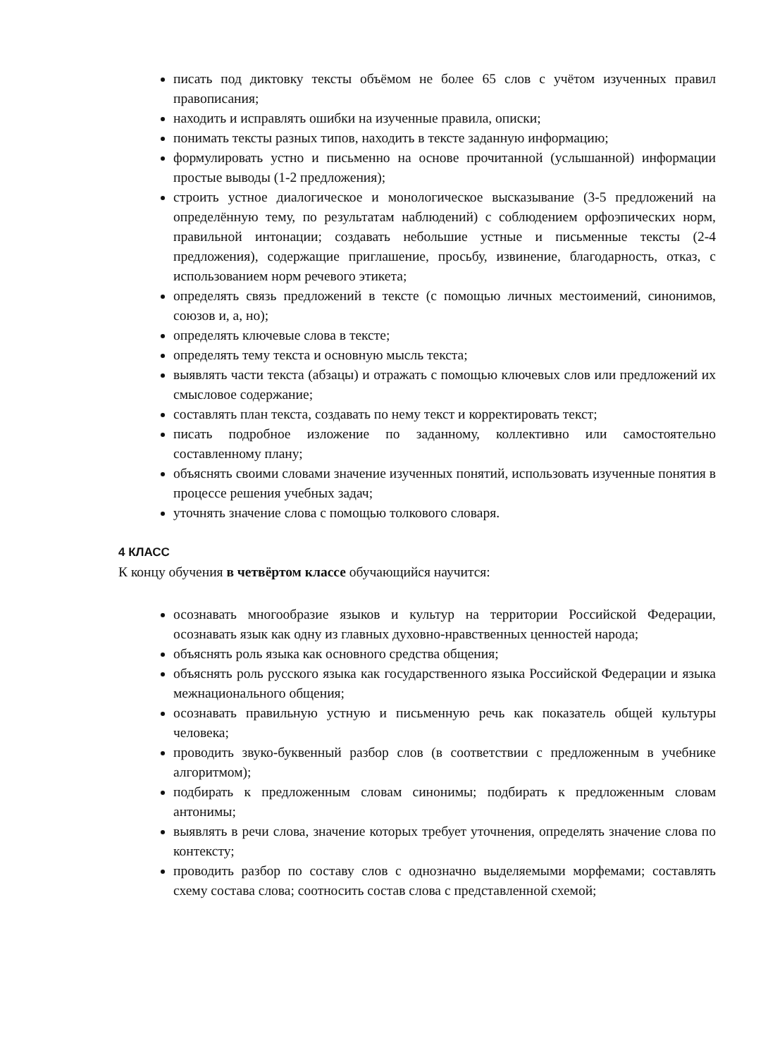писать под диктовку тексты объёмом не более 65 слов с учётом изученных правил правописания;
находить и исправлять ошибки на изученные правила, описки;
понимать тексты разных типов, находить в тексте заданную информацию;
формулировать устно и письменно на основе прочитанной (услышанной) информации простые выводы (1-2 предложения);
строить устное диалогическое и монологическое высказывание (3-5 предложений на определённую тему, по результатам наблюдений) с соблюдением орфоэпических норм, правильной интонации; создавать небольшие устные и письменные тексты (2-4 предложения), содержащие приглашение, просьбу, извинение, благодарность, отказ, с использованием норм речевого этикета;
определять связь предложений в тексте (с помощью личных местоимений, синонимов, союзов и, а, но);
определять ключевые слова в тексте;
определять тему текста и основную мысль текста;
выявлять части текста (абзацы) и отражать с помощью ключевых слов или предложений их смысловое содержание;
составлять план текста, создавать по нему текст и корректировать текст;
писать подробное изложение по заданному, коллективно или самостоятельно составленному плану;
объяснять своими словами значение изученных понятий, использовать изученные понятия в процессе решения учебных задач;
уточнять значение слова с помощью толкового словаря.
4 КЛАСС
К концу обучения в четвёртом классе обучающийся научится:
осознавать многообразие языков и культур на территории Российской Федерации, осознавать язык как одну из главных духовно-нравственных ценностей народа;
объяснять роль языка как основного средства общения;
объяснять роль русского языка как государственного языка Российской Федерации и языка межнационального общения;
осознавать правильную устную и письменную речь как показатель общей культуры человека;
проводить звуко-буквенный разбор слов (в соответствии с предложенным в учебнике алгоритмом);
подбирать к предложенным словам синонимы; подбирать к предложенным словам антонимы;
выявлять в речи слова, значение которых требует уточнения, определять значение слова по контексту;
проводить разбор по составу слов с однозначно выделяемыми морфемами; составлять схему состава слова; соотносить состав слова с представленной схемой;